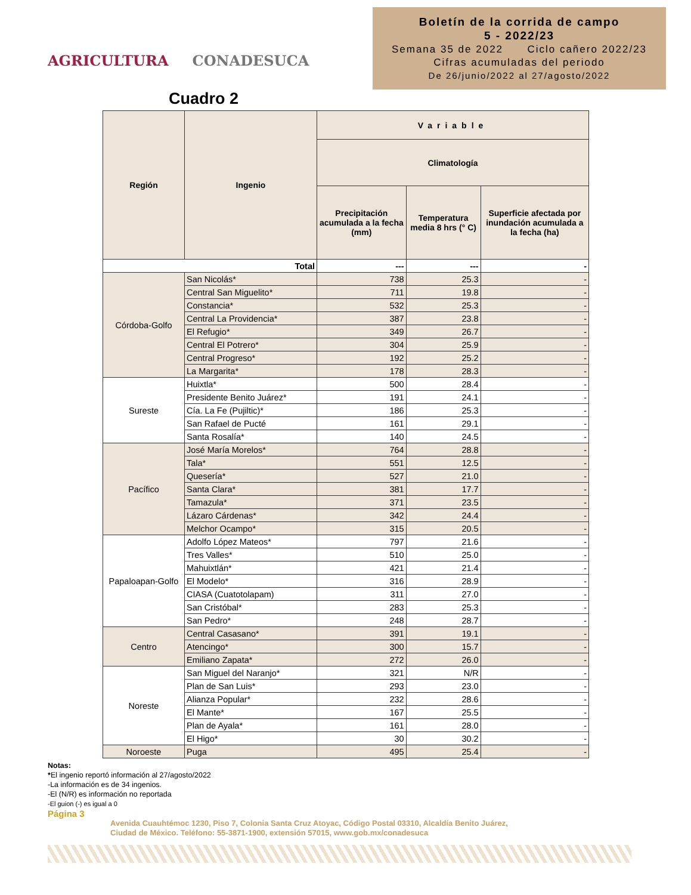AGRICULTURA CONADESUCA
Boletín de la corrida de campo
5 - 2022/23
Semana 35 de 2022 Ciclo cañero 2022/23
Cifras acumuladas del periodo
De 26/junio/2022 al 27/agosto/2022
Cuadro 2
| Región | Ingenio | Variable | | |
| --- | --- | --- | --- | --- |
| | | Climatología | | |
| | | Precipitación acumulada a la fecha (mm) | Temperatura media 8 hrs (° C) | Superficie afectada por inundación acumulada a la fecha (ha) |
| Total | | --- | --- | - |
| Córdoba-Golfo | San Nicolás* | 738 | 25.3 | - |
| | Central San Miguelito* | 711 | 19.8 | - |
| | Constancia* | 532 | 25.3 | - |
| | Central La Providencia* | 387 | 23.8 | - |
| | El Refugio* | 349 | 26.7 | - |
| | Central El Potrero* | 304 | 25.9 | - |
| | Central Progreso* | 192 | 25.2 | - |
| | La Margarita* | 178 | 28.3 | - |
| Sureste | Huixtla* | 500 | 28.4 | - |
| | Presidente Benito Juárez* | 191 | 24.1 | - |
| | Cía. La Fe (Pujiltic)* | 186 | 25.3 | - |
| | San Rafael de Pucté | 161 | 29.1 | - |
| | Santa Rosalía* | 140 | 24.5 | - |
| Pacífico | José María Morelos* | 764 | 28.8 | - |
| | Tala* | 551 | 12.5 | - |
| | Quesería* | 527 | 21.0 | - |
| | Santa Clara* | 381 | 17.7 | - |
| | Tamazula* | 371 | 23.5 | - |
| | Lázaro Cárdenas* | 342 | 24.4 | - |
| | Melchor Ocampo* | 315 | 20.5 | - |
| Papaloapan-Golfo | Adolfo López Mateos* | 797 | 21.6 | - |
| | Tres Valles* | 510 | 25.0 | - |
| | Mahuixtlán* | 421 | 21.4 | - |
| | El Modelo* | 316 | 28.9 | - |
| | CIASA (Cuatotolapam) | 311 | 27.0 | - |
| | San Cristóbal* | 283 | 25.3 | - |
| | San Pedro* | 248 | 28.7 | - |
| Centro | Central Casasano* | 391 | 19.1 | - |
| | Atencingo* | 300 | 15.7 | - |
| | Emiliano Zapata* | 272 | 26.0 | - |
| Noreste | San Miguel del Naranjo* | 321 | N/R | - |
| | Plan de San Luis* | 293 | 23.0 | - |
| | Alianza Popular* | 232 | 28.6 | - |
| | El Mante* | 167 | 25.5 | - |
| | Plan de Ayala* | 161 | 28.0 | - |
| | El Higo* | 30 | 30.2 | - |
| Noroeste | Puga | 495 | 25.4 | - |
Notas:
*El ingenio reportó información al 27/agosto/2022
-La información es de 34 ingenios.
-El (N/R) es información no reportada
-El guion (-) es igual a 0
Página 3
Avenida Cuauhtémoc 1230, Piso 7, Colonia Santa Cruz Atoyac, Código Postal 03310, Alcaldía Benito Juárez,
Ciudad de México. Teléfono: 55-3871-1900, extensión 57015, www.gob.mx/conadesuca